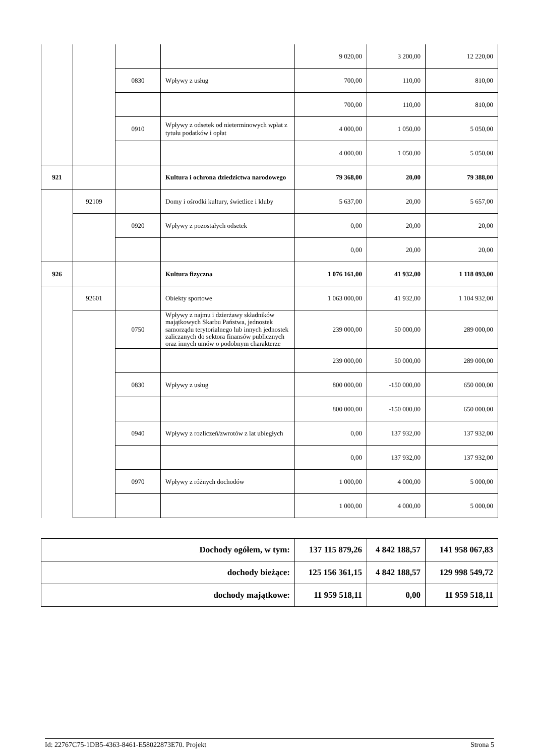| | | | | 9 020,00 | 3 200,00 | 12 220,00 |
| | | 0830 | Wpływy z usług | 700,00 | 110,00 | 810,00 |
| | | | | 700,00 | 110,00 | 810,00 |
| | | 0910 | Wpływy z odsetek od nieterminowych wpłat z tytułu podatków i opłat | 4 000,00 | 1 050,00 | 5 050,00 |
| | | | | 4 000,00 | 1 050,00 | 5 050,00 |
| 921 | | | Kultura i ochrona dziedzictwa narodowego | 79 368,00 | 20,00 | 79 388,00 |
| | 92109 | | Domy i ośrodki kultury, świetlice i kluby | 5 637,00 | 20,00 | 5 657,00 |
| | | 0920 | Wpływy z pozostałych odsetek | 0,00 | 20,00 | 20,00 |
| | | | | 0,00 | 20,00 | 20,00 |
| 926 | | | Kultura fizyczna | 1 076 161,00 | 41 932,00 | 1 118 093,00 |
| | 92601 | | Obiekty sportowe | 1 063 000,00 | 41 932,00 | 1 104 932,00 |
| | | 0750 | Wpływy z najmu i dzierżawy składników majątkowych Skarbu Państwa, jednostek samorządu terytorialnego lub innych jednostek zaliczanych do sektora finansów publicznych oraz innych umów o podobnym charakterze | 239 000,00 | 50 000,00 | 289 000,00 |
| | | | | 239 000,00 | 50 000,00 | 289 000,00 |
| | | 0830 | Wpływy z usług | 800 000,00 | -150 000,00 | 650 000,00 |
| | | | | 800 000,00 | -150 000,00 | 650 000,00 |
| | | 0940 | Wpływy z rozliczeń/zwrotów z lat ubiegłych | 0,00 | 137 932,00 | 137 932,00 |
| | | | | 0,00 | 137 932,00 | 137 932,00 |
| | | 0970 | Wpływy z różnych dochodów | 1 000,00 | 4 000,00 | 5 000,00 |
| | | | | 1 000,00 | 4 000,00 | 5 000,00 |
| Dochody ogółem, w tym: | 137 115 879,26 | 4 842 188,57 | 141 958 067,83 |
| dochody bieżące: | 125 156 361,15 | 4 842 188,57 | 129 998 549,72 |
| dochody majątkowe: | 11 959 518,11 | 0,00 | 11 959 518,11 |
Id: 22767C75-1DB5-4363-8461-E58022873E70. Projekt Strona 5